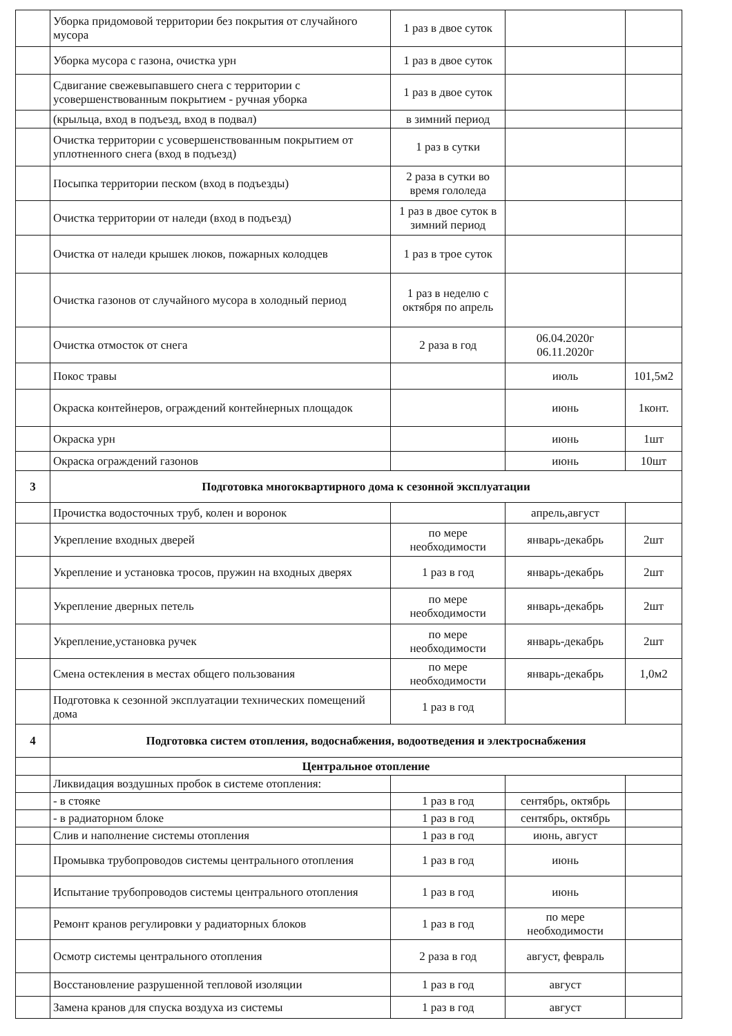| | Уборка придомовой территории без покрытия от случайного мусора | 1 раз в двое суток | | |
| | Уборка мусора с газона, очистка урн | 1 раз в двое суток | | |
| | Сдвигание свежевыпавшего снега с территории с усовершенствованным покрытием - ручная уборка | 1 раз в двое суток | | |
| | (крыльца, вход в подъезд, вход в подвал) | в зимний период | | |
| | Очистка территории с усовершенствованным покрытием от уплотненного снега (вход в подъезд) | 1 раз в сутки | | |
| | Посыпка территории песком (вход в подъезды) | 2 раза в сутки во время гололеда | | |
| | Очистка территории от наледи (вход в подъезд) | 1 раз в двое суток в зимний период | | |
| | Очистка от наледи крышек люков, пожарных колодцев | 1 раз в трое суток | | |
| | Очистка газонов от случайного мусора в холодный период | 1 раз в неделю с октября по апрель | | |
| | Очистка отмосток от снега | 2 раза в год | 06.04.2020г 06.11.2020г | |
| | Покос травы | | июль | 101,5м2 |
| | Окраска контейнеров, ограждений контейнерных площадок | | июнь | 1конт. |
| | Окраска урн | | июнь | 1шт |
| | Окраска ограждений газонов | | июнь | 10шт |
| 3 | Подготовка многоквартирного дома к сезонной эксплуатации | | | |
| | Прочистка водосточных труб, колен и воронок | | апрель,август | |
| | Укрепление входных дверей | по мере необходимости | январь-декабрь | 2шт |
| | Укрепление и установка тросов, пружин на входных дверях | 1 раз в год | январь-декабрь | 2шт |
| | Укрепление дверных петель | по мере необходимости | январь-декабрь | 2шт |
| | Укрепление,установка ручек | по мере необходимости | январь-декабрь | 2шт |
| | Смена остекления в местах общего пользования | по мере необходимости | январь-декабрь | 1,0м2 |
| | Подготовка к сезонной эксплуатации технических помещений дома | 1 раз в год | | |
| 4 | Подготовка систем отопления, водоснабжения, водоотведения и электроснабжения | | | |
| | Центральное отопление | | | |
| | Ликвидация воздушных пробок в системе отопления: | | | |
| | - в стояке | 1 раз в год | сентябрь, октябрь | |
| | - в радиаторном блоке | 1 раз в год | сентябрь, октябрь | |
| | Слив и наполнение системы отопления | 1 раз в год | июнь, август | |
| | Промывка трубопроводов системы центрального отопления | 1 раз в год | июнь | |
| | Испытание трубопроводов системы центрального отопления | 1 раз в год | июнь | |
| | Ремонт кранов регулировки у радиаторных блоков | 1 раз в год | по мере необходимости | |
| | Осмотр системы центрального отопления | 2 раза в год | август, февраль | |
| | Восстановление разрушенной тепловой изоляции | 1 раз в год | август | |
| | Замена кранов для спуска воздуха из системы | 1 раз в год | август | |